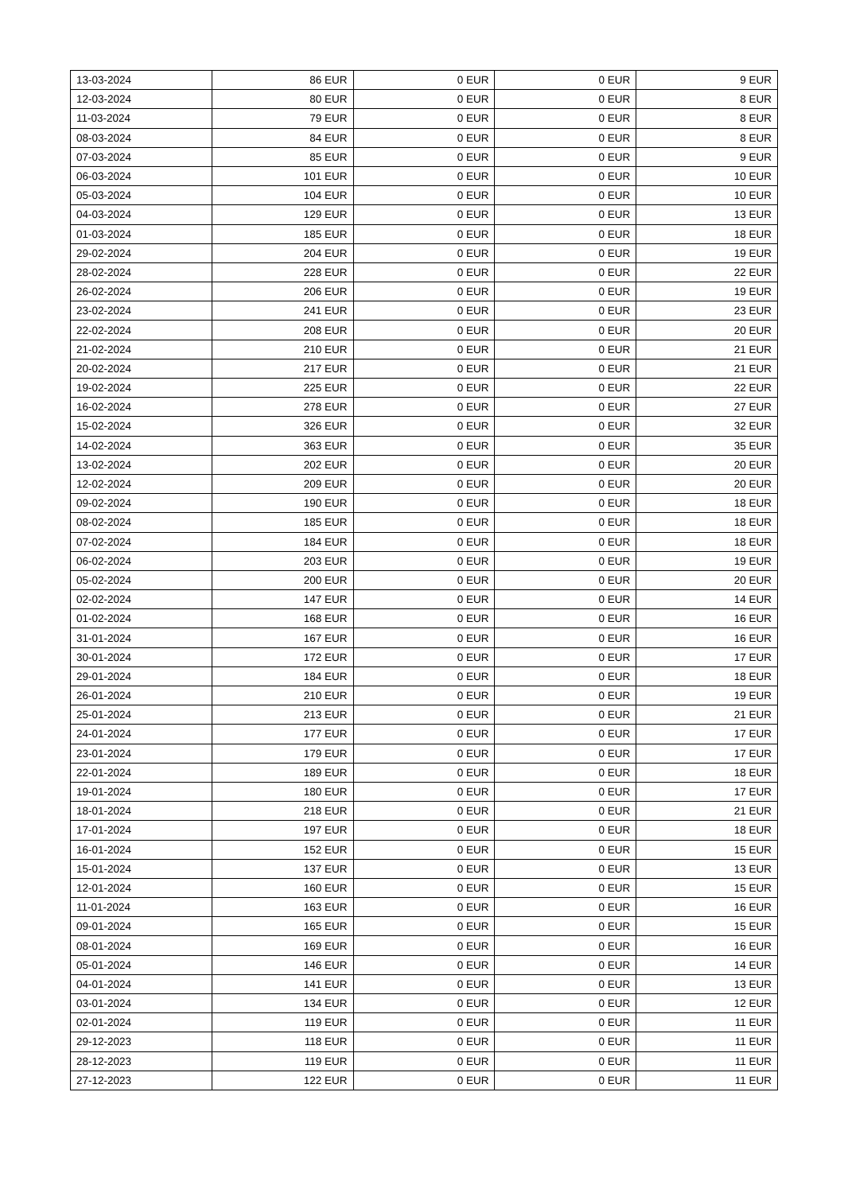| 13-03-2024 | 86 EUR | 0 EUR | 0 EUR | 9 EUR |
| 12-03-2024 | 80 EUR | 0 EUR | 0 EUR | 8 EUR |
| 11-03-2024 | 79 EUR | 0 EUR | 0 EUR | 8 EUR |
| 08-03-2024 | 84 EUR | 0 EUR | 0 EUR | 8 EUR |
| 07-03-2024 | 85 EUR | 0 EUR | 0 EUR | 9 EUR |
| 06-03-2024 | 101 EUR | 0 EUR | 0 EUR | 10 EUR |
| 05-03-2024 | 104 EUR | 0 EUR | 0 EUR | 10 EUR |
| 04-03-2024 | 129 EUR | 0 EUR | 0 EUR | 13 EUR |
| 01-03-2024 | 185 EUR | 0 EUR | 0 EUR | 18 EUR |
| 29-02-2024 | 204 EUR | 0 EUR | 0 EUR | 19 EUR |
| 28-02-2024 | 228 EUR | 0 EUR | 0 EUR | 22 EUR |
| 26-02-2024 | 206 EUR | 0 EUR | 0 EUR | 19 EUR |
| 23-02-2024 | 241 EUR | 0 EUR | 0 EUR | 23 EUR |
| 22-02-2024 | 208 EUR | 0 EUR | 0 EUR | 20 EUR |
| 21-02-2024 | 210 EUR | 0 EUR | 0 EUR | 21 EUR |
| 20-02-2024 | 217 EUR | 0 EUR | 0 EUR | 21 EUR |
| 19-02-2024 | 225 EUR | 0 EUR | 0 EUR | 22 EUR |
| 16-02-2024 | 278 EUR | 0 EUR | 0 EUR | 27 EUR |
| 15-02-2024 | 326 EUR | 0 EUR | 0 EUR | 32 EUR |
| 14-02-2024 | 363 EUR | 0 EUR | 0 EUR | 35 EUR |
| 13-02-2024 | 202 EUR | 0 EUR | 0 EUR | 20 EUR |
| 12-02-2024 | 209 EUR | 0 EUR | 0 EUR | 20 EUR |
| 09-02-2024 | 190 EUR | 0 EUR | 0 EUR | 18 EUR |
| 08-02-2024 | 185 EUR | 0 EUR | 0 EUR | 18 EUR |
| 07-02-2024 | 184 EUR | 0 EUR | 0 EUR | 18 EUR |
| 06-02-2024 | 203 EUR | 0 EUR | 0 EUR | 19 EUR |
| 05-02-2024 | 200 EUR | 0 EUR | 0 EUR | 20 EUR |
| 02-02-2024 | 147 EUR | 0 EUR | 0 EUR | 14 EUR |
| 01-02-2024 | 168 EUR | 0 EUR | 0 EUR | 16 EUR |
| 31-01-2024 | 167 EUR | 0 EUR | 0 EUR | 16 EUR |
| 30-01-2024 | 172 EUR | 0 EUR | 0 EUR | 17 EUR |
| 29-01-2024 | 184 EUR | 0 EUR | 0 EUR | 18 EUR |
| 26-01-2024 | 210 EUR | 0 EUR | 0 EUR | 19 EUR |
| 25-01-2024 | 213 EUR | 0 EUR | 0 EUR | 21 EUR |
| 24-01-2024 | 177 EUR | 0 EUR | 0 EUR | 17 EUR |
| 23-01-2024 | 179 EUR | 0 EUR | 0 EUR | 17 EUR |
| 22-01-2024 | 189 EUR | 0 EUR | 0 EUR | 18 EUR |
| 19-01-2024 | 180 EUR | 0 EUR | 0 EUR | 17 EUR |
| 18-01-2024 | 218 EUR | 0 EUR | 0 EUR | 21 EUR |
| 17-01-2024 | 197 EUR | 0 EUR | 0 EUR | 18 EUR |
| 16-01-2024 | 152 EUR | 0 EUR | 0 EUR | 15 EUR |
| 15-01-2024 | 137 EUR | 0 EUR | 0 EUR | 13 EUR |
| 12-01-2024 | 160 EUR | 0 EUR | 0 EUR | 15 EUR |
| 11-01-2024 | 163 EUR | 0 EUR | 0 EUR | 16 EUR |
| 09-01-2024 | 165 EUR | 0 EUR | 0 EUR | 15 EUR |
| 08-01-2024 | 169 EUR | 0 EUR | 0 EUR | 16 EUR |
| 05-01-2024 | 146 EUR | 0 EUR | 0 EUR | 14 EUR |
| 04-01-2024 | 141 EUR | 0 EUR | 0 EUR | 13 EUR |
| 03-01-2024 | 134 EUR | 0 EUR | 0 EUR | 12 EUR |
| 02-01-2024 | 119 EUR | 0 EUR | 0 EUR | 11 EUR |
| 29-12-2023 | 118 EUR | 0 EUR | 0 EUR | 11 EUR |
| 28-12-2023 | 119 EUR | 0 EUR | 0 EUR | 11 EUR |
| 27-12-2023 | 122 EUR | 0 EUR | 0 EUR | 11 EUR |